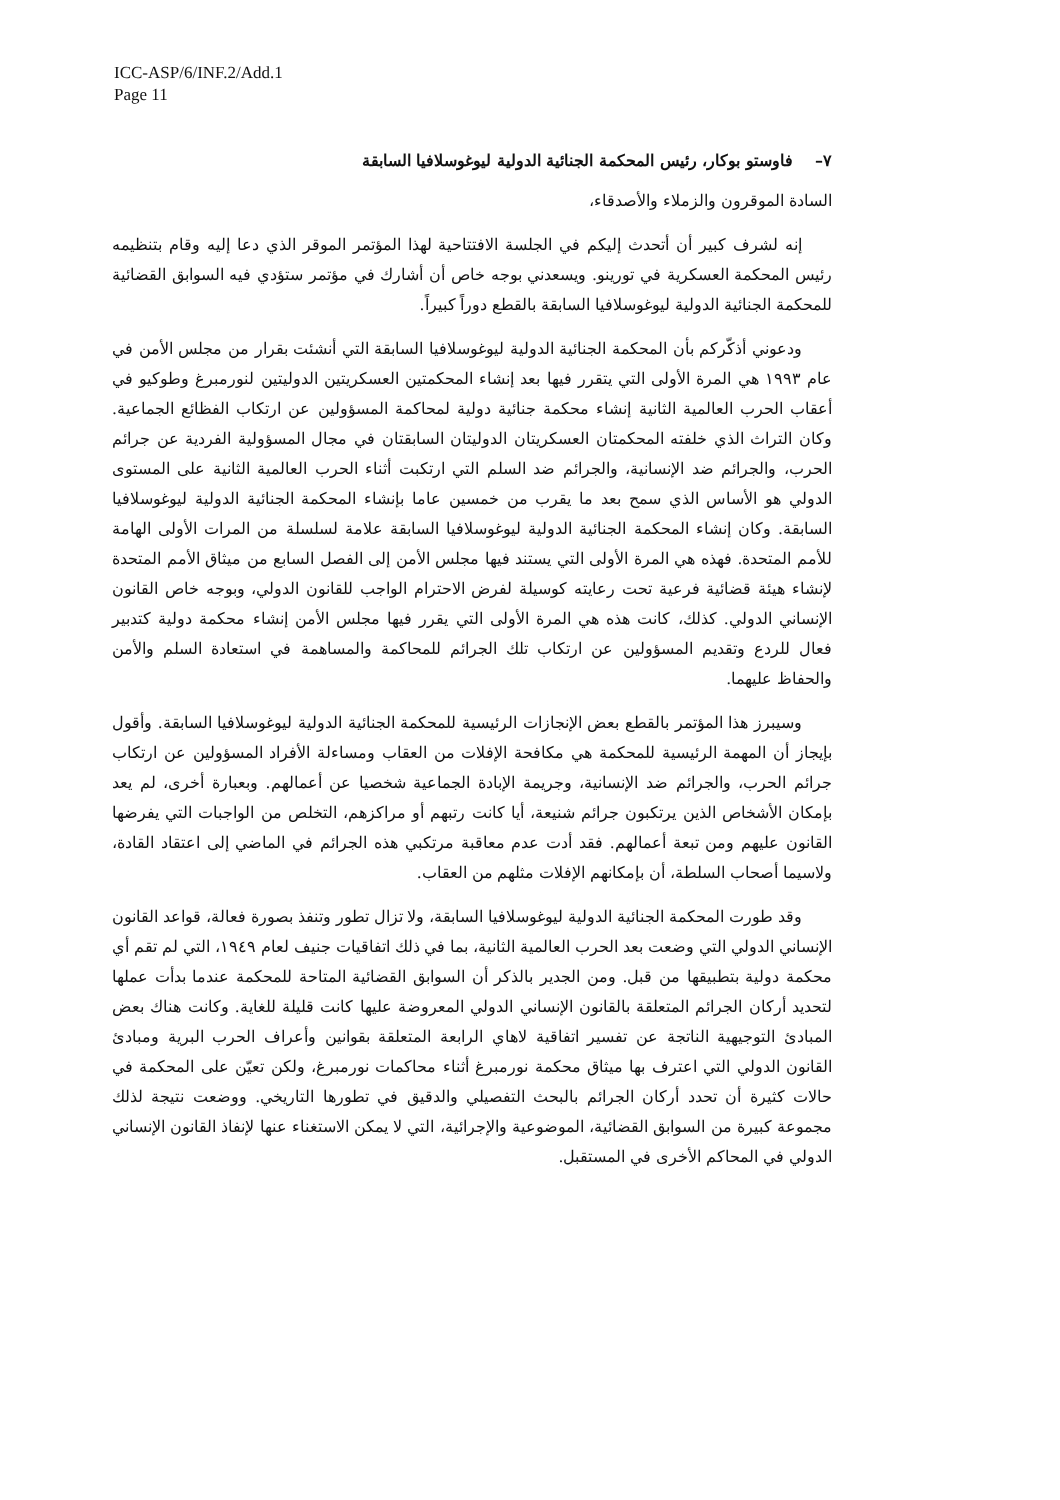ICC-ASP/6/INF.2/Add.1
Page 11
٧– فاوستو بوكار، رئيس المحكمة الجنائية الدولية ليوغوسلافيا السابقة
السادة الموقرون والزملاء والأصدقاء،
إنه لشرف كبير أن أتحدث إليكم في الجلسة الافتتاحية لهذا المؤتمر الموقر الذي دعا إليه وقام بتنظيمه رئيس المحكمة العسكرية في تورينو. ويسعدني بوجه خاص أن أشارك في مؤتمر ستؤدي فيه السوابق القضائية للمحكمة الجنائية الدولية ليوغوسلافيا السابقة بالقطع دوراً كبيراً.
ودعوني أذكّركم بأن المحكمة الجنائية الدولية ليوغوسلافيا السابقة التي أنشئت بقرار من مجلس الأمن في عام ١٩٩٣ هي المرة الأولى التي يتقرر فيها بعد إنشاء المحكمتين العسكريتين الدوليتين لنورمبرغ وطوكيو في أعقاب الحرب العالمية الثانية إنشاء محكمة جنائية دولية لمحاكمة المسؤولين عن ارتكاب الفظائع الجماعية. وكان التراث الذي خلفته المحكمتان العسكريتان الدوليتان السابقتان في مجال المسؤولية الفردية عن جرائم الحرب، والجرائم ضد الإنسانية، والجرائم ضد السلم التي ارتكبت أثناء الحرب العالمية الثانية على المستوى الدولي هو الأساس الذي سمح بعد ما يقرب من خمسين عاما بإنشاء المحكمة الجنائية الدولية ليوغوسلافيا السابقة. وكان إنشاء المحكمة الجنائية الدولية ليوغوسلافيا السابقة علامة لسلسلة من المرات الأولى الهامة للأمم المتحدة. فهذه هي المرة الأولى التي يستند فيها مجلس الأمن إلى الفصل السابع من ميثاق الأمم المتحدة لإنشاء هيئة قضائية فرعية تحت رعايته كوسيلة لفرض الاحترام الواجب للقانون الدولي، وبوجه خاص القانون الإنساني الدولي. كذلك، كانت هذه هي المرة الأولى التي يقرر فيها مجلس الأمن إنشاء محكمة دولية كتدبير فعال للردع وتقديم المسؤولين عن ارتكاب تلك الجرائم للمحاكمة والمساهمة في استعادة السلم والأمن والحفاظ عليهما.
وسيبرز هذا المؤتمر بالقطع بعض الإنجازات الرئيسية للمحكمة الجنائية الدولية ليوغوسلافيا السابقة. وأقول بإيجاز أن المهمة الرئيسية للمحكمة هي مكافحة الإفلات من العقاب ومساءلة الأفراد المسؤولين عن ارتكاب جرائم الحرب، والجرائم ضد الإنسانية، وجريمة الإبادة الجماعية شخصيا عن أعمالهم. وبعبارة أخرى، لم يعد بإمكان الأشخاص الذين يرتكبون جرائم شنيعة، أيا كانت رتبهم أو مراكزهم، التخلص من الواجبات التي يفرضها القانون عليهم ومن تبعة أعمالهم. فقد أدت عدم معاقبة مرتكبي هذه الجرائم في الماضي إلى اعتقاد القادة، ولاسيما أصحاب السلطة، أن بإمكانهم الإفلات مثلهم من العقاب.
وقد طورت المحكمة الجنائية الدولية ليوغوسلافيا السابقة، ولا تزال تطور وتنفذ بصورة فعالة، قواعد القانون الإنساني الدولي التي وضعت بعد الحرب العالمية الثانية، بما في ذلك اتفاقيات جنيف لعام ١٩٤٩، التي لم تقم أي محكمة دولية بتطبيقها من قبل. ومن الجدير بالذكر أن السوابق القضائية المتاحة للمحكمة عندما بدأت عملها لتحديد أركان الجرائم المتعلقة بالقانون الإنساني الدولي المعروضة عليها كانت قليلة للغاية. وكانت هناك بعض المبادئ التوجيهية الناتجة عن تفسير اتفاقية لاهاي الرابعة المتعلقة بقوانين وأعراف الحرب البرية ومبادئ القانون الدولي التي اعترف بها ميثاق محكمة نورمبرغ أثناء محاكمات نورمبرغ، ولكن تعيّن على المحكمة في حالات كثيرة أن تحدد أركان الجرائم بالبحث التفصيلي والدقيق في تطورها التاريخي. ووضعت نتيجة لذلك مجموعة كبيرة من السوابق القضائية، الموضوعية والإجرائية، التي لا يمكن الاستغناء عنها لإنفاذ القانون الإنساني الدولي في المحاكم الأخرى في المستقبل.